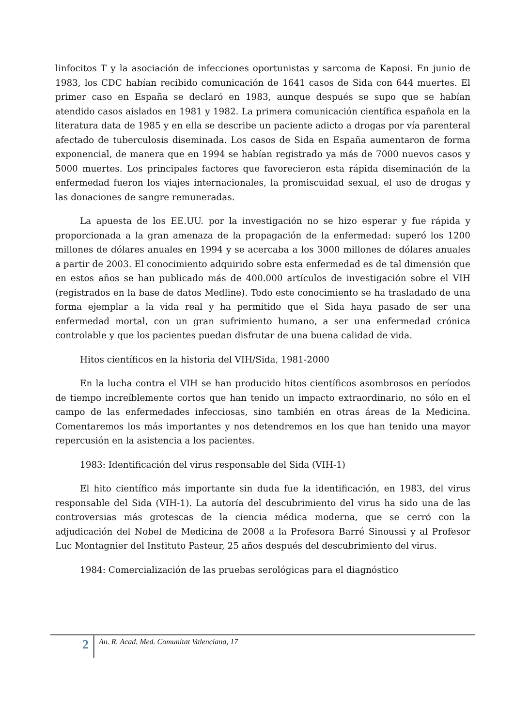linfocitos T y la asociación de infecciones oportunistas y sarcoma de Kaposi. En junio de 1983, los CDC habían recibido comunicación de 1641 casos de Sida con 644 muertes. El primer caso en España se declaró en 1983, aunque después se supo que se habían atendido casos aislados en 1981 y 1982. La primera comunicación científica española en la literatura data de 1985 y en ella se describe un paciente adicto a drogas por vía parenteral afectado de tuberculosis diseminada. Los casos de Sida en España aumentaron de forma exponencial, de manera que en 1994 se habían registrado ya más de 7000 nuevos casos y 5000 muertes. Los principales factores que favorecieron esta rápida diseminación de la enfermedad fueron los viajes internacionales, la promiscuidad sexual, el uso de drogas y las donaciones de sangre remuneradas.
La apuesta de los EE.UU. por la investigación no se hizo esperar y fue rápida y proporcionada a la gran amenaza de la propagación de la enfermedad: superó los 1200 millones de dólares anuales en 1994 y se acercaba a los 3000 millones de dólares anuales a partir de 2003. El conocimiento adquirido sobre esta enfermedad es de tal dimensión que en estos años se han publicado más de 400.000 artículos de investigación sobre el VIH (registrados en la base de datos Medline). Todo este conocimiento se ha trasladado de una forma ejemplar a la vida real y ha permitido que el Sida haya pasado de ser una enfermedad mortal, con un gran sufrimiento humano, a ser una enfermedad crónica controlable y que los pacientes puedan disfrutar de una buena calidad de vida.
Hitos científicos en la historia del VIH/Sida, 1981-2000
En la lucha contra el VIH se han producido hitos científicos asombrosos en períodos de tiempo increíblemente cortos que han tenido un impacto extraordinario, no sólo en el campo de las enfermedades infecciosas, sino también en otras áreas de la Medicina. Comentaremos los más importantes y nos detendremos en los que han tenido una mayor repercusión en la asistencia a los pacientes.
1983: Identificación del virus responsable del Sida (VIH-1)
El hito científico más importante sin duda fue la identificación, en 1983, del virus responsable del Sida (VIH-1). La autoría del descubrimiento del virus ha sido una de las controversias más grotescas de la ciencia médica moderna, que se cerró con la adjudicación del Nobel de Medicina de 2008 a la Profesora Barré Sinoussi y al Profesor Luc Montagnier del Instituto Pasteur, 25 años después del descubrimiento del virus.
1984: Comercialización de las pruebas serológicas para el diagnóstico
2
An. R. Acad. Med. Comunitat Valenciana, 17